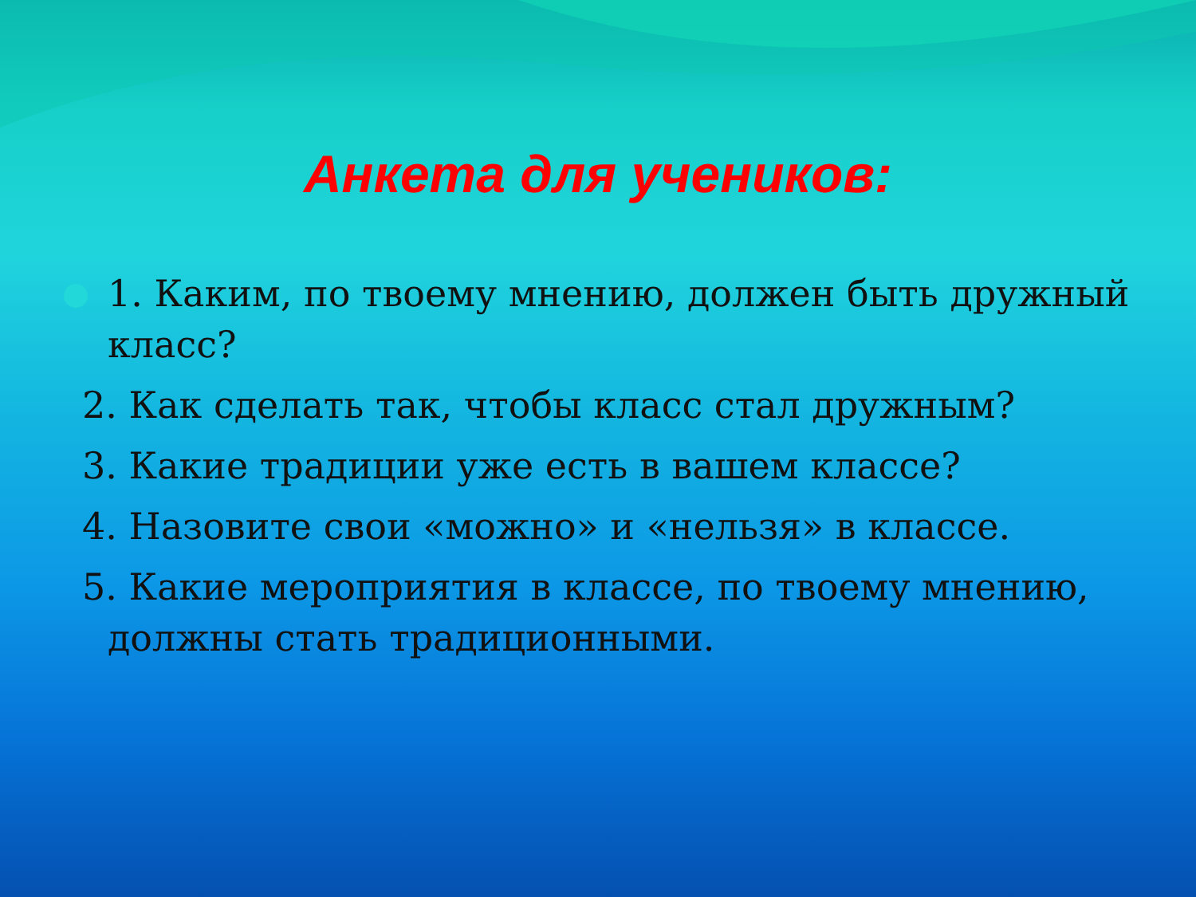Анкета для учеников:
1. Каким, по твоему мнению, должен быть дружный класс?
2. Как сделать так, чтобы класс стал дружным?
3. Какие традиции уже есть в вашем классе?
4. Назовите свои «можно» и «нельзя» в классе.
5. Какие мероприятия в классе, по твоему мнению,
должны стать традиционными.